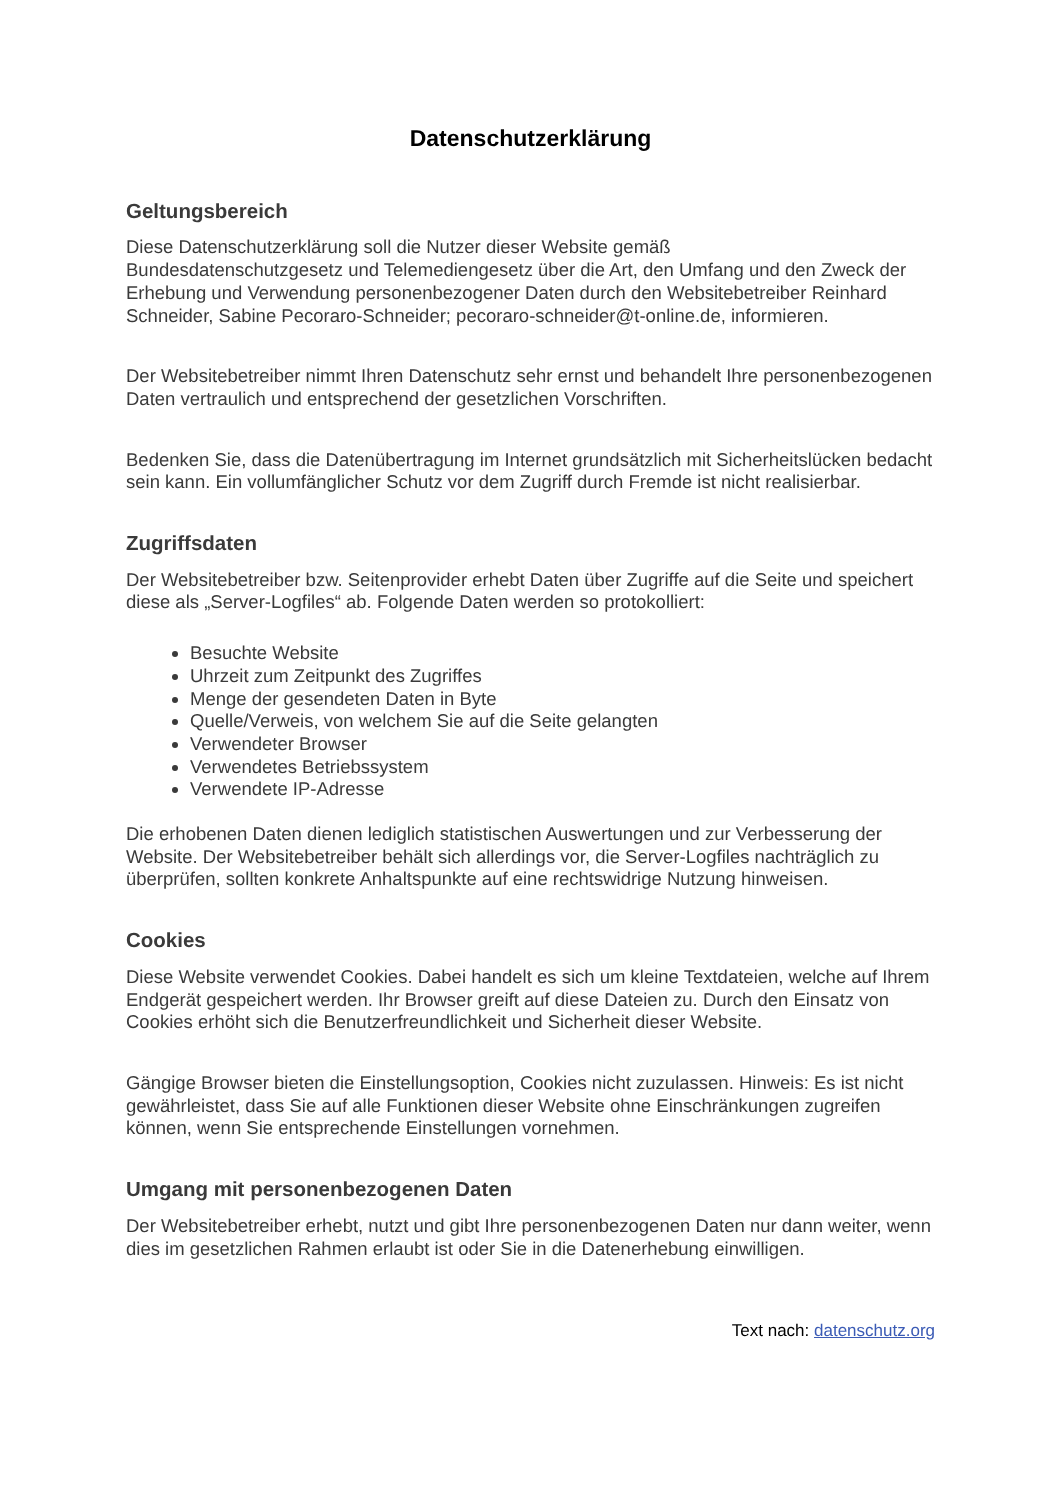Datenschutzerklärung
Geltungsbereich
Diese Datenschutzerklärung soll die Nutzer dieser Website gemäß
Bundesdatenschutzgesetz und Telemediengesetz über die Art, den Umfang und den Zweck der Erhebung und Verwendung personenbezogener Daten durch den Websitebetreiber Reinhard Schneider, Sabine Pecoraro-Schneider; pecoraro-schneider@t-online.de, informieren.
Der Websitebetreiber nimmt Ihren Datenschutz sehr ernst und behandelt Ihre personenbezogenen Daten vertraulich und entsprechend der gesetzlichen Vorschriften.
Bedenken Sie, dass die Datenübertragung im Internet grundsätzlich mit Sicherheitslücken bedacht sein kann. Ein vollumfänglicher Schutz vor dem Zugriff durch Fremde ist nicht realisierbar.
Zugriffsdaten
Der Websitebetreiber bzw. Seitenprovider erhebt Daten über Zugriffe auf die Seite und speichert diese als „Server-Logfiles“ ab. Folgende Daten werden so protokolliert:
Besuchte Website
Uhrzeit zum Zeitpunkt des Zugriffes
Menge der gesendeten Daten in Byte
Quelle/Verweis, von welchem Sie auf die Seite gelangten
Verwendeter Browser
Verwendetes Betriebssystem
Verwendete IP-Adresse
Die erhobenen Daten dienen lediglich statistischen Auswertungen und zur Verbesserung der Website. Der Websitebetreiber behält sich allerdings vor, die Server-Logfiles nachträglich zu überprüfen, sollten konkrete Anhaltspunkte auf eine rechtswidrige Nutzung hinweisen.
Cookies
Diese Website verwendet Cookies. Dabei handelt es sich um kleine Textdateien, welche auf Ihrem Endgerät gespeichert werden. Ihr Browser greift auf diese Dateien zu. Durch den Einsatz von Cookies erhöht sich die Benutzerfreundlichkeit und Sicherheit dieser Website.
Gängige Browser bieten die Einstellungsoption, Cookies nicht zuzulassen. Hinweis: Es ist nicht gewährleistet, dass Sie auf alle Funktionen dieser Website ohne Einschränkungen zugreifen können, wenn Sie entsprechende Einstellungen vornehmen.
Umgang mit personenbezogenen Daten
Der Websitebetreiber erhebt, nutzt und gibt Ihre personenbezogenen Daten nur dann weiter, wenn dies im gesetzlichen Rahmen erlaubt ist oder Sie in die Datenerhebung einwilligen.
Text nach: datenschutz.org